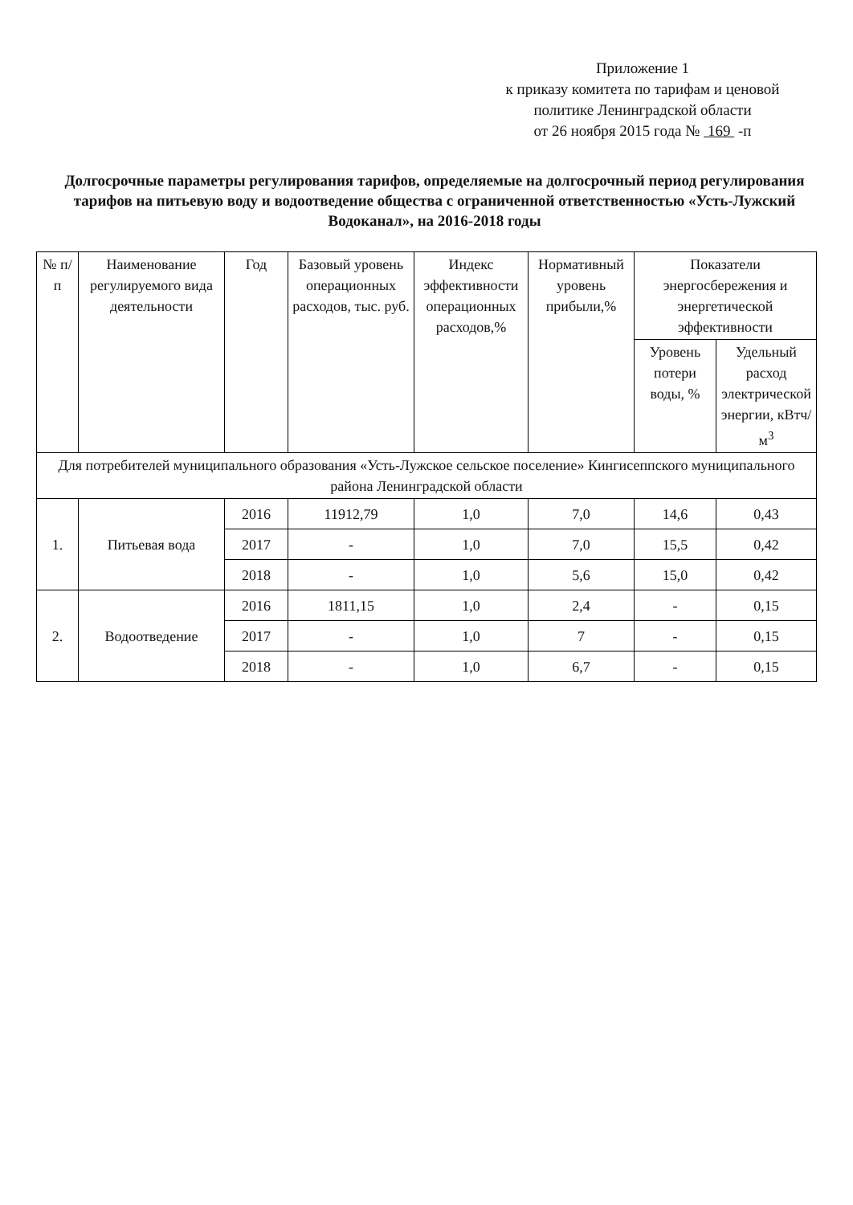Приложение 1
к приказу комитета по тарифам и ценовой
политике Ленинградской области
от 26 ноября 2015 года № 169 -п
Долгосрочные параметры регулирования тарифов, определяемые на долгосрочный период регулирования тарифов на питьевую воду и водоотведение общества с ограниченной ответственностью «Усть-Лужский Водоканал», на 2016-2018 годы
| № п/п | Наименование регулируемого вида деятельности | Год | Базовый уровень операционных расходов, тыс. руб. | Индекс эффективности операционных расходов,% | Нормативный уровень прибыли,% | Показатели энергосбережения и энергетической эффективности | |
| --- | --- | --- | --- | --- | --- | --- | --- |
| | | | | | | Уровень потери воды, % | Удельный расход электрической энергии, кВтч/м<sup>3</sup> |
| Для потребителей муниципального образования «Усть-Лужское сельское поселение» Кингисеппского муниципального района Ленинградской области | | | | | | | |
| 1. | Питьевая вода | 2016 | 11912,79 | 1,0 | 7,0 | 14,6 | 0,43 |
| | | 2017 | - | 1,0 | 7,0 | 15,5 | 0,42 |
| | | 2018 | - | 1,0 | 5,6 | 15,0 | 0,42 |
| 2. | Водоотведение | 2016 | 1811,15 | 1,0 | 2,4 | - | 0,15 |
| | | 2017 | - | 1,0 | 7 | - | 0,15 |
| | | 2018 | - | 1,0 | 6,7 | - | 0,15 |